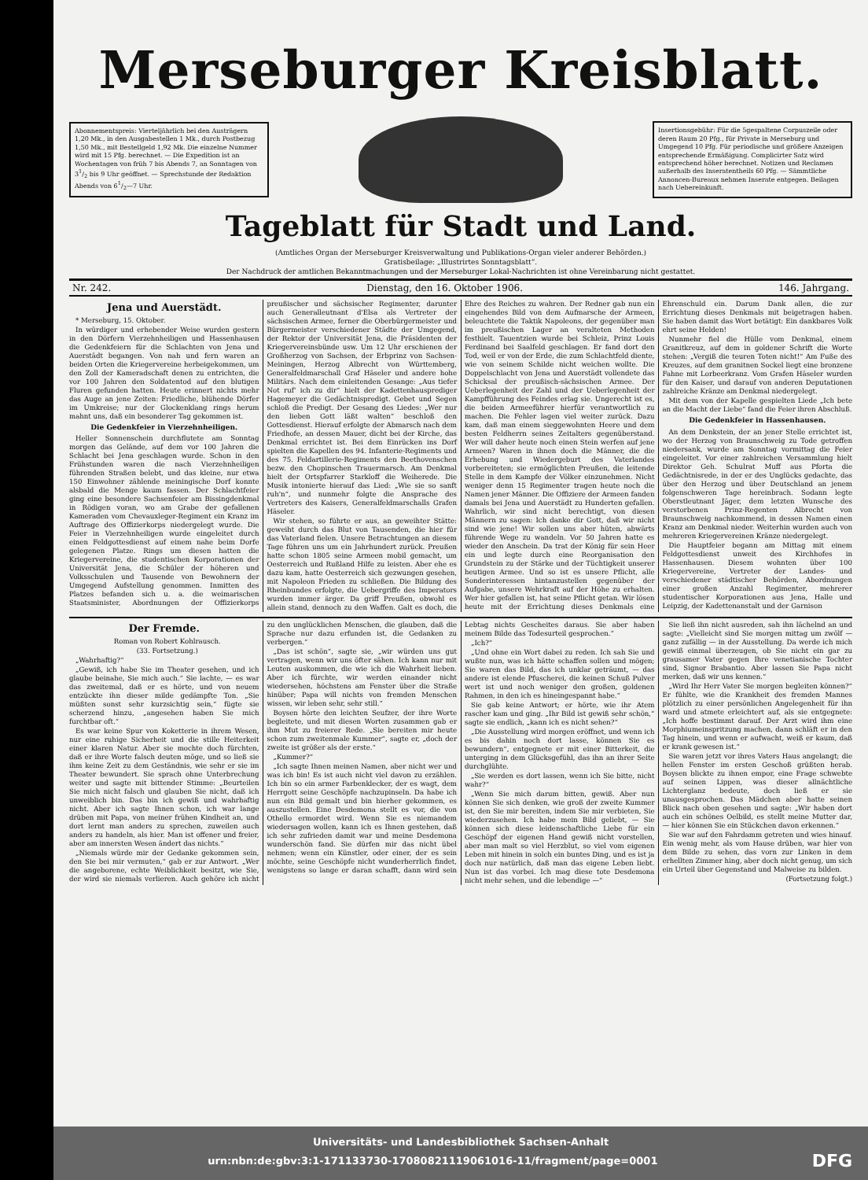Merseburger Kreisblatt.
Abonnementspreis: Vierteljährlich bei den Austrägern 1,20 Mk., in den Ausgabestellen 1 Mk., durch Postbezug 1,50 Mk., mit Bestellgeld 1,92 Mk. Die einzelne Nummer wird mit 15 Pfg. berechnet. — Die Expedition ist an Wochentagen von früh 7 bis Abends 7, an Sonntagen von 31/2 bis 9 Uhr geöffnet. — Sprechstunde der Redaktion Abends von 61/2—7 Uhr.
Insertionsgebühr: Für die 5gespaltene Corpuszeile oder deren Raum 20 Pfg., für Private in Merseburg und Umgegend 10 Pfg. Für periodische und größere Anzeigen entsprechende Ermäßigung. Complicirter Satz wird entsprechend höher berechnet. Notizen und Reclamen außerhalb des Inseratentheils 60 Pfg. — Sämmtliche Annoncen-Bureaux nehmen Inserate entgegen. Beilagen nach Uebereinkunft.
Tageblatt für Stadt und Land.
(Amtliches Organ der Merseburger Kreisverwaltung und Publikations-Organ vieler anderer Behörden.)
Gratisbeilage: „Illustrirtes Sonntagsblatt“.
Der Nachdruck der amtlichen Bekanntmachungen und der Merseburger Lokal-Nachrichten ist ohne Vereinbarung nicht gestattet.
Nr. 242. Dienstag, den 16. Oktober 1906. 146. Jahrgang.
Jena und Auerstädt.
* Merseburg, 15. Oktober.
In würdiger und erhebender Weise wurden gestern in den Dörfern Vierzehnheiligen und Hassenhausen die Gedenkfeiern für die Schlachten von Jena und Auerstädt begangen. Von nah und fern waren an beiden Orten die Kriegervereine herbeigekommen, um den Zoll der Kameradschaft denen zu entrichten, die vor 100 Jahren den Soldatentod auf den blutigen Fluren gefunden hatten. Heute erinnert nichts mehr das Auge an jene Zeiten: Friedliche, blühende Dörfer im Umkreise; nur der Glockenklang rings herum mahnt uns, daß ein besonderer Tag gekommen ist.
Die Gedenkfeier in Vierzehnheiligen.
Heller Sonnenschein durchflutete am Sonntag morgen das Gelände, auf dem vor 100 Jahren die Schlacht bei Jena geschlagen wurde. Schon in den Frühstunden waren die nach Vierzehnheiligen führenden Straßen belebt, und das kleine, nur etwa 150 Einwohner zählende meiningische Dorf konnte alsbald die Menge kaum fassen. Der Schlachtfeier ging eine besondere Sachsenfeier am Bissingdenkmal in Rödigen voran, wo am Grabe der gefallenen Kameraden vom Chevauxleger-Regiment ein Kranz im Auftrage des Offizierkorps niedergelegt wurde. Die Feier in Vierzehnheiligen wurde eingeleitet durch einen Feldgottesdienst auf einem nahe beim Dorfe gelegenen Platze. Rings um diesen hatten die Kriegervereine, die studentischen Korporationen der Universität Jena, die Schüler der höheren und Volksschulen und Tausende von Bewohnern der Umgegend Aufstellung genommen. Inmitten des Platzes befanden sich u. a. die weimarischen Staatsminister, Abordnungen der Offizierkorps preußischer und sächsischer Regimenter, darunter auch Generalleutnant d'Elsa als Vertreter der sächsischen Armee, ferner die Oberbürgermeister und Bürgermeister verschiedener Städte der Umgegend, der Rektor der Universität Jena, die Präsidenten der Kriegervereinsbünde usw. Um 12 Uhr erschienen der Großherzog von Sachsen, der Erbprinz von Sachsen-Meiningen, Herzog Albrecht von Württemberg, Generalfeldmarschall Graf Häseler und andere hohe Militärs. Nach dem einleitenden Gesange: „Aus tiefer Not ruf' ich zu dir“ hielt der Kadettenhausprediger Hagemeyer die Gedächtnispredigt. Gebet und Segen schloß die Predigt. Der Gesang des Liedes: „Wer nur den lieben Gott läßt walten“ beschloß den Gottesdienst. Hierauf erfolgte der Abmarsch nach dem Friedhofe, an dessen Mauer, dicht bei der Kirche, das Denkmal errichtet ist. Bei dem Einrücken ins Dorf spielten die Kapellen des 94. Infanterie-Regiments und des 75. Feldartillerie-Regiments den Beethovenschen bezw. den Chopinschen Trauermarsch. Am Denkmal hielt der Ortspfarrer Starkloff die Weiherede. Die Musik intonierte hierauf das Lied: „Wie sie so sanft ruh'n“, und nunmehr folgte die Ansprache des Vertreters des Kaisers, Generalfeldmarschalls Grafen Häseler.
Wir stehen, so führte er aus, an geweihter Stätte: geweiht durch das Blut von Tausenden, die hier für das Vaterland fielen. Unsere Betrachtungen an diesem Tage führen uns um ein Jahrhundert zurück. Preußen hatte schon 1805 seine Armeen mobil gemacht, um Oesterreich und Rußland Hilfe zu leisten. Aber ehe es dazu kam, hatte Oesterreich sich gezwungen gesehen, mit Napoleon Frieden zu schließen. Die Bildung des Rheinbundes erfolgte, die Uebergriffe des Imperators wurden immer ärger. Da griff Preußen, obwohl es allein stand, dennoch zu den Waffen. Galt es doch, die Ehre des Reiches zu wahren. Der Redner gab nun ein eingehendes Bild von dem Aufmarsche der Armeen, beleuchtete die Taktik Napoleons, der gegenüber man im preußischen Lager an veralteten Methoden festhielt. Tauentzien wurde bei Schleiz, Prinz Louis Ferdinand bei Saalfeld geschlagen. Er fand dort den Tod, weil er von der Erde, die zum Schlachtfeld diente, wie von seinem Schilde nicht weichen wollte. Die Doppelschlacht von Jena und Auerstädt vollendete das Schicksal der preußisch-sächsischen Armee. Der Ueberlegenheit der Zahl und der Ueberlegenheit der Kampfführung des Feindes erlag sie. Ungerecht ist es, die beiden Armeeführer hierfür verantwortlich zu machen. Die Fehler lagen viel weiter zurück. Dazu kam, daß man einem sieggewohnten Heere und dem besten Feldherrn seines Zeitalters gegenüberstand. Wer will daher heute noch einen Stein werfen auf jene Armeen? Waren in ihnen doch die Männer, die die Erhebung und Wiedergeburt des Vaterlandes vorbereiteten; sie ermöglichten Preußen, die leitende Stelle in dem Kampfe der Völker einzunehmen. Nicht weniger denn 15 Regimenter tragen heute noch die Namen jener Männer. Die Offiziere der Armeen fanden damals bei Jena und Auerstädt zu Hunderten gefallen. Wahrlich, wir sind nicht berechtigt, von diesen Männern zu sagen: Ich danke dir Gott, daß wir nicht sind wie jene! Wir sollen uns aber hüten, abwärts führende Wege zu wandeln. Vor 50 Jahren hatte es wieder den Anschein. Da trat der König für sein Heer ein und legte durch eine Reorganisation den Grundstein zu der Stärke und der Tüchtigkeit unserer heutigen Armee. Und so ist es unsere Pflicht, alle Sonderinteressen hintanzustellen gegenüber der Aufgabe, unsere Wehrkraft auf der Höhe zu erhalten. Wer hier gefallen ist, hat seine Pflicht getan. Wir lösen heute mit der Errichtung dieses Denkmals eine Ehrenschuld ein. Darum Dank allen, die zur Errichtung dieses Denkmals mit beigetragen haben. Sie haben damit das Wort betätigt: Ein dankbares Volk ehrt seine Helden!
Nunmehr fiel die Hülle vom Denkmal, einem Granitkreuz, auf dem in goldener Schrift die Worte stehen: „Vergiß die teuren Toten nicht!“ Am Fuße des Kreuzes, auf dem granitnen Sockel liegt eine bronzene Fahne mit Lorbeerkranz. Vom Grafen Häseler wurden für den Kaiser, und darauf von anderen Deputationen zahlreiche Kränze am Denkmal niedergelegt.
Mit dem von der Kapelle gespielten Liede „Ich bete an die Macht der Liebe“ fand die Feier ihren Abschluß.
Die Gedenkfeier in Hassenhausen.
An dem Denkstein, der an jener Stelle errichtet ist, wo der Herzog von Braunschweig zu Tode getroffen niedersank, wurde am Sonntag vormittag die Feier eingeleitet. Vor einer zahlreichen Versammlung hielt Direktor Geh. Schulrat Muff aus Pforta die Gedächtnisrede, in der er des Unglücks gedachte, das über den Herzog und über Deutschland an jenem folgenschweren Tage hereinbrach. Sodann legte Oberstleutnant Jäger, dem letzten Wunsche des verstorbenen Prinz-Regenten Albrecht von Braunschweig nachkommend, in dessen Namen einen Kranz am Denkmal nieder. Weiterhin wurden auch von mehreren Kriegervereinen Kränze niedergelegt.
Die Hauptfeier begann am Mittag mit einem Feldgottesdienst unweit des Kirchhofes in Hassenhausen. Diesem wohnten über 100 Kriegervereine, Vertreter der Landes- und verschiedener städtischer Behörden, Abordnungen einer großen Anzahl Regimenter, mehrerer studentischer Korporationen aus Jena, Halle und Leipzig, der Kadettenanstalt und der Garnison
Der Fremde.
Roman von Robert Kohlrausch.
(33. Fortsetzung.)
„Wahrhaftig?“
„Gewiß, ich habe Sie im Theater gesehen, und ich glaube beinahe, Sie mich auch.“ Sie lachte, — es war das zweitemal, daß er es hörte, und von neuem entzückte ihn dieser milde gedämpfte Ton. „Sie müßten sonst sehr kurzsichtig sein,“ fügte sie scherzend hinzu, „angesehen haben Sie mich furchtbar oft.“
Es war keine Spur von Koketterie in ihrem Wesen, nur eine ruhige Sicherheit und die stille Heiterkeit einer klaren Natur. Aber sie mochte doch fürchten, daß er ihre Worte falsch deuten möge, und so ließ sie ihm keine Zeit zu dem Geständnis, wie sehr er sie im Theater bewundert. Sie sprach ohne Unterbrechung weiter und sagte mit bittender Stimme: „Beurteilen Sie mich nicht falsch und glauben Sie nicht, daß ich unweiblich bin. Das bin ich gewiß und wahrhaftig nicht. Aber ich sagte Ihnen schon, ich war lange drüben mit Papa, von meiner frühen Kindheit an, und dort lernt man anders zu sprechen, zuweilen auch anders zu handeln, als hier. Man ist offener und freier, aber am innersten Wesen ändert das nichts.“
„Niemals würde mir der Gedanke gekommen sein, den Sie bei mir vermuten,“ gab er zur Antwort. „Wer die angeborene, echte Weiblichkeit besitzt, wie Sie, der wird sie niemals verlieren. Auch gehöre ich nicht zu den unglücklichen Menschen, die glauben, daß die Sprache nur dazu erfunden ist, die Gedanken zu verbergen.“
„Das ist schön“, sagte sie, „wir würden uns gut vertragen, wenn wir uns öfter sähen. Ich kann nur mit Leuten auskommen, die wie ich die Wahrheit lieben. Aber ich fürchte, wir werden einander nicht wiedersehen, höchstens am Fenster über die Straße hinüber; Papa will nichts von fremden Menschen wissen, wir leben sehr, sehr still.“
Boysen hörte den leichten Seufzer, der ihre Worte begleitete, und mit diesen Worten zusammen gab er ihm Mut zu freierer Rede. „Sie bereiten mir heute schon zum zweitenmale Kummer“, sagte er, „doch der zweite ist größer als der erste.“
„Kummer?“
„Ich sagte Ihnen meinen Namen, aber nicht wer und was ich bin! Es ist auch nicht viel davon zu erzählen. Ich bin so ein armer Farbenklecker, der es wagt, dem Herrgott seine Geschöpfe nachzupinseln. Da habe ich nun ein Bild gemalt und bin hierher gekommen, es auszustellen. Eine Desdemona stellt es vor, die von Othello ermordet wird. Wenn Sie es niemandem wiedersagen wollen, kann ich es Ihnen gestehen, daß ich sehr zufrieden damit war und meine Desdemona wunderschön fand. Sie dürfen mir das nicht übel nehmen; wenn ein Künstler, oder einer, der es sein möchte, seine Geschöpfe nicht wunderherrlich findet, wenigstens so lange er daran schafft, dann wird sein Lebtag nichts Gescheites daraus. Sie aber haben meinem Bilde das Todesurteil gesprochen.“
„Ich?“
„Und ohne ein Wort dabei zu reden. Ich sah Sie und wußte nun, was ich hätte schaffen sollen und mögen; Sie waren das Bild, das ich unklar geträumt, — das andere ist elende Pfuscherei, die keinen Schuß Pulver wert ist und noch weniger den großen, goldenen Rahmen, in den ich es hineingespannt habe.“
Sie gab keine Antwort; er hörte, wie ihr Atem rascher kam und ging. „Ihr Bild ist gewiß sehr schön,“ sagte sie endlich, „kann ich es nicht sehen?“
„Die Ausstellung wird morgen eröffnet, und wenn ich es bis dahin noch dort lasse, können Sie es bewundern“, entgegnete er mit einer Bitterkeit, die unterging in dem Glücksgefühl, das ihn an ihrer Seite durchglühte.
„Sie werden es dort lassen, wenn ich Sie bitte, nicht wahr?“
„Wenn Sie mich darum bitten, gewiß. Aber nun können Sie sich denken, wie groß der zweite Kummer ist, den Sie mir bereiten, indem Sie mir verbieten, Sie wiederzusehen. Ich habe mein Bild geliebt, — Sie können sich diese leidenschaftliche Liebe für ein Geschöpf der eigenen Hand gewiß nicht vorstellen, aber man malt so viel Herzblut, so viel vom eigenen Leben mit hinein in solch ein buntes Ding, und es ist ja doch nur natürlich, daß man das eigene Leben liebt. Nun ist das vorbei. Ich mag diese tote Desdemona nicht mehr sehen, und die lebendige —“
Sie ließ ihn nicht ausreden, sah ihn lächelnd an und sagte: „Vielleicht sind Sie morgen mittag um zwölf — ganz zufällig — in der Ausstellung. Da werde ich mich gewiß einmal überzeugen, ob Sie nicht ein gar zu grausamer Vater gegen Ihre venetianische Tochter sind, Signor Brabantio. Aber lassen Sie Papa nicht merken, daß wir uns kennen.“
„Wird Ihr Herr Vater Sie morgen begleiten können?“ Er fühlte, wie die Krankheit des fremden Mannes plötzlich zu einer persönlichen Angelegenheit für ihn ward und atmete erleichtert auf, als sie entgegnete: „Ich hoffe bestimmt darauf. Der Arzt wird ihm eine Morphiumeinspritzung machen, dann schläft er in den Tag hinein, und wenn er aufwacht, weiß er kaum, daß er krank gewesen ist.“
Sie waren jetzt vor ihres Vaters Haus angelangt; die hellen Fenster im ersten Geschoß grüßten herab. Boysen blickte zu ihnen empor, eine Frage schwebte auf seinen Lippen, was dieser allnächtliche Lichterglanz bedeute, doch ließ er sie unausgesprochen. Das Mädchen aber hatte seinen Blick nach oben gesehen und sagte: „Wir haben dort auch ein schönes Oelbild, es stellt meine Mutter dar, — hier können Sie ein Stückchen davon erkennen.“
Sie war auf den Fahrdamm getreten und wies hinauf. Ein wenig mehr, als vom Hause drüben, war hier von dem Bilde zu sehen, das vorn zur Linken in dem erhellten Zimmer hing, aber doch nicht genug, um sich ein Urteil über Gegenstand und Malweise zu bilden.
(Fortsetzung folgt.)
Universitäts- und Landesbibliothek Sachsen-Anhalt
urn:nbn:de:gbv:3:1-171133730-17080821119061016-11/fragment/page=0001 DFG